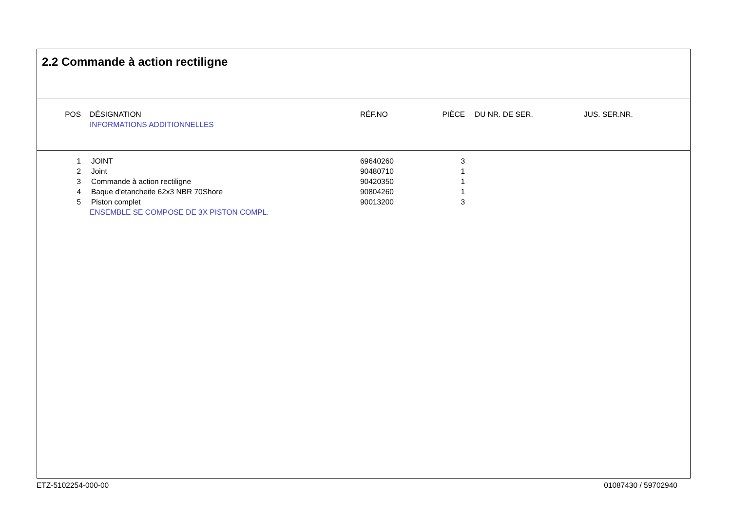2.2 Commande à action rectiligne
| POS | | DÉSIGNATION | RÉF.NO | PIÈCE | | DU NR. DE SER. | JUS. SER.NR. |
| --- | --- | --- | --- | --- | --- | --- | --- |
| | | INFORMATIONS ADDITIONNELLES | | | | | |
| 1 | | JOINT | 69640260 | 3 |
| 2 | | Joint | 90480710 | 1 |
| 3 | | Commande à action rectiligne | 90420350 | 1 |
| 4 | | Baque d'etancheite 62x3 NBR 70Shore | 90804260 | 1 |
| 5 | | Piston complet | 90013200 | 3 |
| | ENSEMBLE SE COMPOSE DE 3X PISTON COMPL. | | | |
ETZ-5102254-000-00 01087430 / 59702940